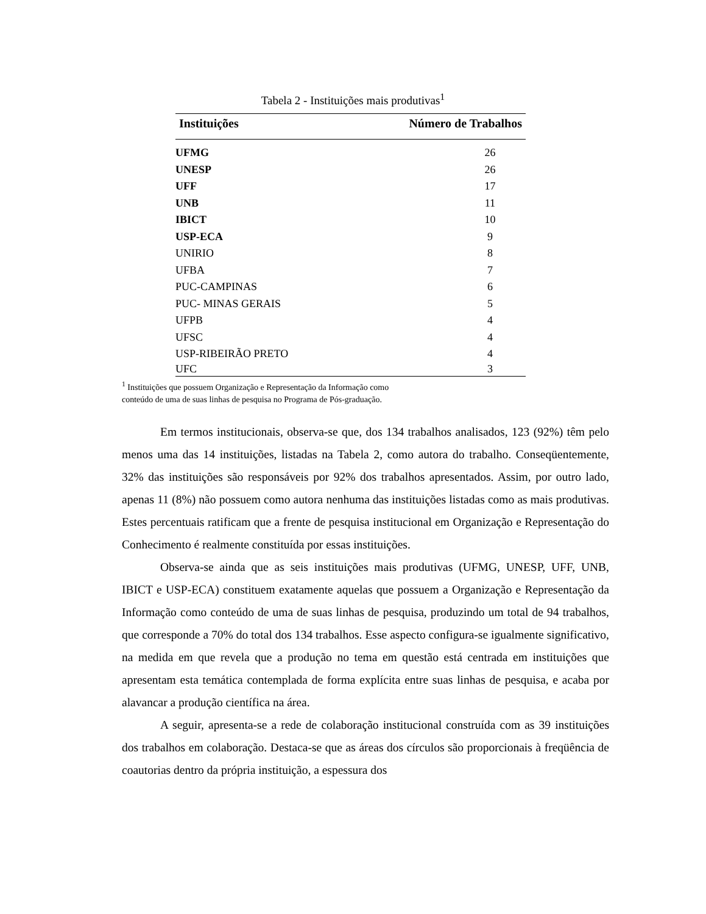Tabela 2 - Instituições mais produtivas<sup>1</sup>
| Instituições | Número de Trabalhos |
| --- | --- |
| UFMG | 26 |
| UNESP | 26 |
| UFF | 17 |
| UNB | 11 |
| IBICT | 10 |
| USP-ECA | 9 |
| UNIRIO | 8 |
| UFBA | 7 |
| PUC-CAMPINAS | 6 |
| PUC- MINAS GERAIS | 5 |
| UFPB | 4 |
| UFSC | 4 |
| USP-RIBEIRÃO PRETO | 4 |
| UFC | 3 |
<sup>1</sup> Instituições que possuem Organização e Representação da Informação como
conteúdo de uma de suas linhas de pesquisa no Programa de Pós-graduação.
Em termos institucionais, observa-se que, dos 134 trabalhos analisados, 123 (92%) têm pelo menos uma das 14 instituições, listadas na Tabela 2, como autora do trabalho. Conseqüentemente, 32% das instituições são responsáveis por 92% dos trabalhos apresentados. Assim, por outro lado, apenas 11 (8%) não possuem como autora nenhuma das instituições listadas como as mais produtivas. Estes percentuais ratificam que a frente de pesquisa institucional em Organização e Representação do Conhecimento é realmente constituída por essas instituições.
Observa-se ainda que as seis instituições mais produtivas (UFMG, UNESP, UFF, UNB, IBICT e USP-ECA) constituem exatamente aquelas que possuem a Organização e Representação da Informação como conteúdo de uma de suas linhas de pesquisa, produzindo um total de 94 trabalhos, que corresponde a 70% do total dos 134 trabalhos. Esse aspecto configura-se igualmente significativo, na medida em que revela que a produção no tema em questão está centrada em instituições que apresentam esta temática contemplada de forma explícita entre suas linhas de pesquisa, e acaba por alavancar a produção científica na área.
A seguir, apresenta-se a rede de colaboração institucional construída com as 39 instituições dos trabalhos em colaboração. Destaca-se que as áreas dos círculos são proporcionais à freqüência de coautorias dentro da própria instituição, a espessura dos